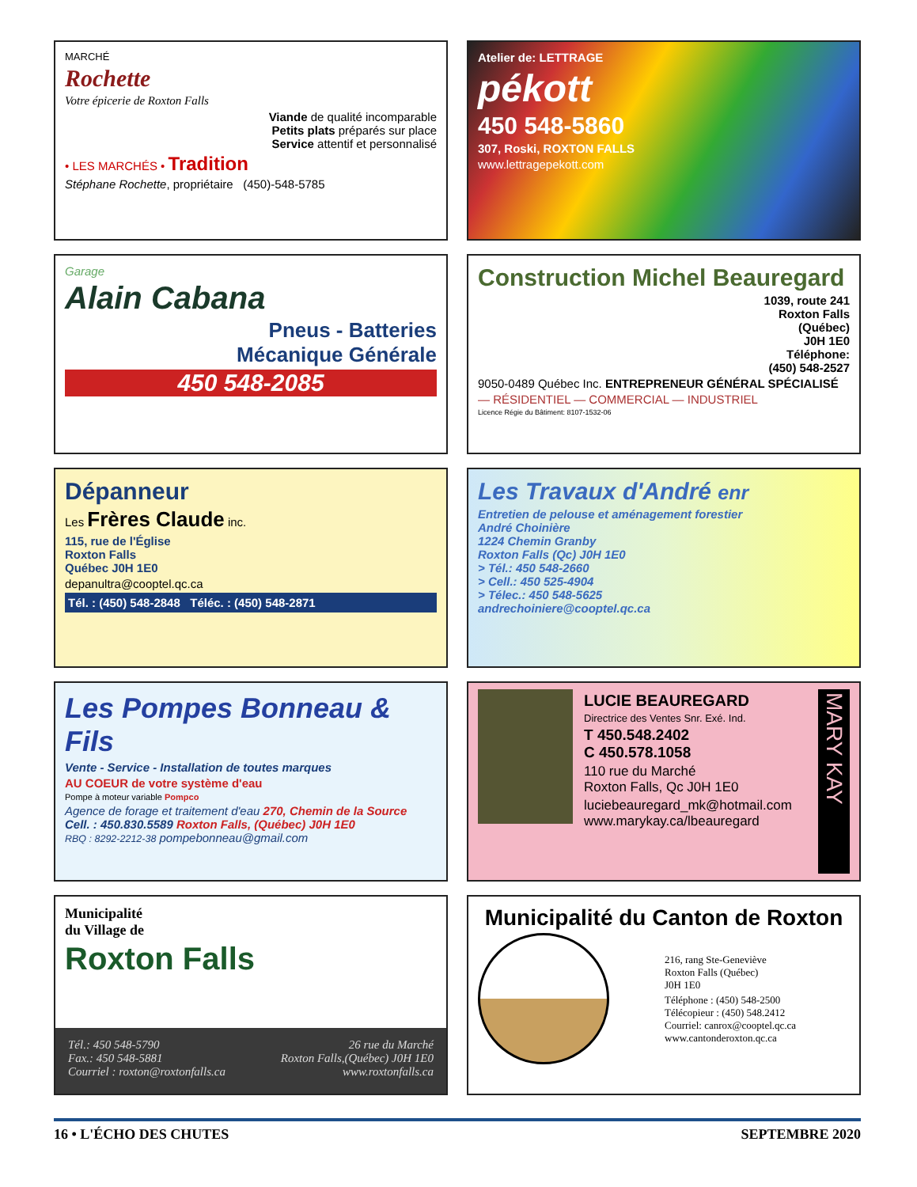MARCHÉ
Rochette
Votre épicerie de Roxton Falls
Viande de qualité incomparable
Petits plats préparés sur place
Service attentif et personnalisé
• LES MARCHÉS • Tradition
Stéphane Rochette, propriétaire (450)-548-5785
Atelier de: LETTRAGE
pékott
450 548-5860
307, Roski, ROXTON FALLS
www.lettragepekott.com
Garage
Alain Cabana
Pneus - Batteries
Mécanique Générale
450 548-2085
Construction Michel Beauregard
1039, route 241
Roxton Falls
(Québec)
J0H 1E0
Téléphone:
(450) 548-2527
9050-0489 Québec Inc. ENTREPRENEUR GÉNÉRAL SPÉCIALISÉ
— RÉSIDENTIEL — COMMERCIAL — INDUSTRIEL
Licence Régie du Bâtiment: 8107-1532-06
Dépanneur
Les Frères Claude inc.
115, rue de l'Église
Roxton Falls
Québec J0H 1E0
depanultra@cooptel.qc.ca
Tél. : (450) 548-2848 Téléc. : (450) 548-2871
Les Travaux d'André enr
Entretien de pelouse et aménagement forestier
André Choinière
1224 Chemin Granby
Roxton Falls (Qc) J0H 1E0
> Tél.: 450 548-2660
> Cell.: 450 525-4904
> Télec.: 450 548-5625
andrechoiniere@cooptel.qc.ca
Les Pompes Bonneau & Fils
Vente - Service - Installation de toutes marques
AU COEUR de votre système d'eau
Pompe à moteur variable Pompco
Agence de forage et traitement d'eau 270, Chemin de la Source
Cell. : 450.830.5589 Roxton Falls, (Québec) J0H 1E0
RBQ : 8292-2212-38 pompebonneau@gmail.com
LUCIE BEAUREGARD
Directrice des Ventes Snr. Exé. Ind.
T 450.548.2402
C 450.578.1058
110 rue du Marché
Roxton Falls, Qc J0H 1E0
luciebeauregard_mk@hotmail.com
www.marykay.ca/lbeauregard
MARY KAY
Municipalité
du Village de
Roxton Falls
Tél.: 450 548-5790
Fax.: 450 548-5881
Courriel : roxton@roxtonfalls.ca
26 rue du Marché
Roxton Falls,(Québec) J0H 1E0
www.roxtonfalls.ca
Municipalité du Canton de Roxton
216, rang Ste-Geneviève
Roxton Falls (Québec)
J0H 1E0
Téléphone : (450) 548-2500
Télécopieur : (450) 548.2412
Courriel: canrox@cooptel.qc.ca
www.cantonderoxton.qc.ca
16 • L'ÉCHO DES CHUTES SEPTEMBRE 2020